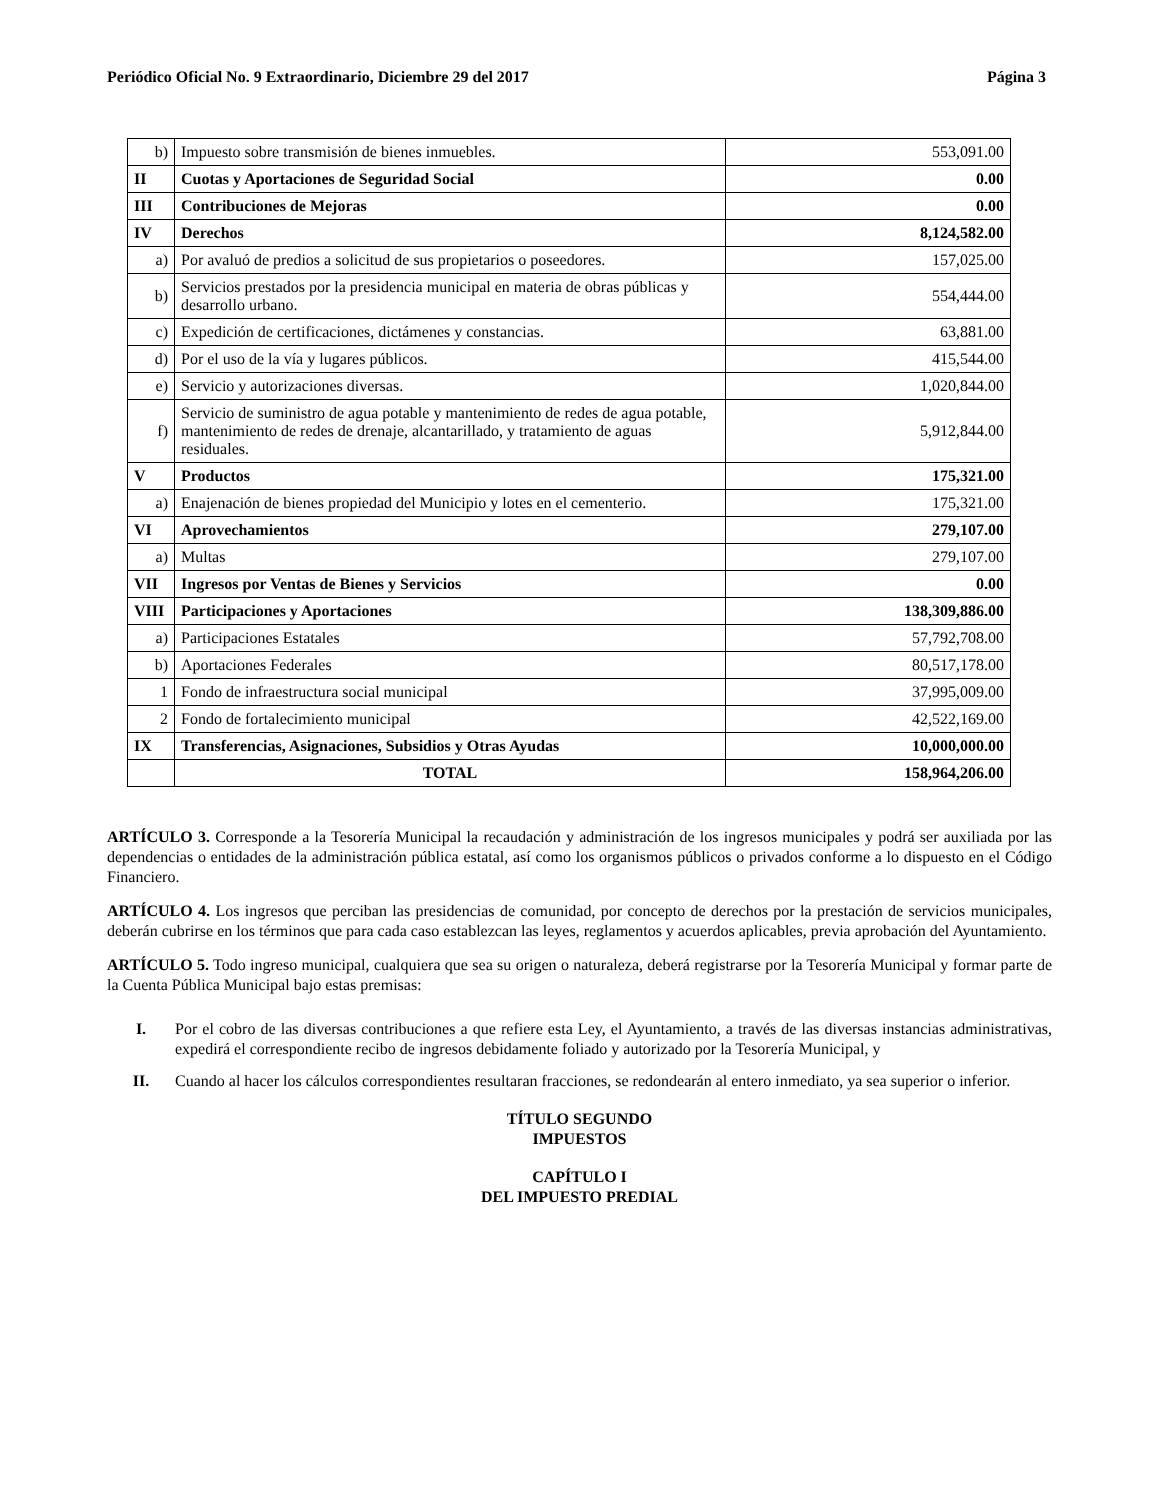Periódico Oficial No. 9 Extraordinario, Diciembre 29 del 2017 Página 3
| b) | Impuesto sobre transmisión de bienes inmuebles. | 553,091.00 |
| II | Cuotas y Aportaciones de Seguridad Social | 0.00 |
| III | Contribuciones de Mejoras | 0.00 |
| IV | Derechos | 8,124,582.00 |
| a) | Por avaluó de predios a solicitud de sus propietarios o poseedores. | 157,025.00 |
| b) | Servicios prestados por la presidencia municipal en materia de obras públicas y desarrollo urbano. | 554,444.00 |
| c) | Expedición de certificaciones, dictámenes y constancias. | 63,881.00 |
| d) | Por el uso de la vía y lugares públicos. | 415,544.00 |
| e) | Servicio y autorizaciones diversas. | 1,020,844.00 |
| f) | Servicio de suministro de agua potable y mantenimiento de redes de agua potable, mantenimiento de redes de drenaje, alcantarillado, y tratamiento de aguas residuales. | 5,912,844.00 |
| V | Productos | 175,321.00 |
| a) | Enajenación de bienes propiedad del Municipio y lotes en el cementerio. | 175,321.00 |
| VI | Aprovechamientos | 279,107.00 |
| a) | Multas | 279,107.00 |
| VII | Ingresos por Ventas de Bienes y Servicios | 0.00 |
| VIII | Participaciones y Aportaciones | 138,309,886.00 |
| a) | Participaciones Estatales | 57,792,708.00 |
| b) | Aportaciones Federales | 80,517,178.00 |
| 1 | Fondo de infraestructura social municipal | 37,995,009.00 |
| 2 | Fondo de fortalecimiento municipal | 42,522,169.00 |
| IX | Transferencias, Asignaciones, Subsidios y Otras Ayudas | 10,000,000.00 |
| | TOTAL | 158,964,206.00 |
ARTÍCULO 3. Corresponde a la Tesorería Municipal la recaudación y administración de los ingresos municipales y podrá ser auxiliada por las dependencias o entidades de la administración pública estatal, así como los organismos públicos o privados conforme a lo dispuesto en el Código Financiero.
ARTÍCULO 4. Los ingresos que perciban las presidencias de comunidad, por concepto de derechos por la prestación de servicios municipales, deberán cubrirse en los términos que para cada caso establezcan las leyes, reglamentos y acuerdos aplicables, previa aprobación del Ayuntamiento.
ARTÍCULO 5. Todo ingreso municipal, cualquiera que sea su origen o naturaleza, deberá registrarse por la Tesorería Municipal y formar parte de la Cuenta Pública Municipal bajo estas premisas:
I. Por el cobro de las diversas contribuciones a que refiere esta Ley, el Ayuntamiento, a través de las diversas instancias administrativas, expedirá el correspondiente recibo de ingresos debidamente foliado y autorizado por la Tesorería Municipal, y
II. Cuando al hacer los cálculos correspondientes resultaran fracciones, se redondearán al entero inmediato, ya sea superior o inferior.
TÍTULO SEGUNDO
IMPUESTOS
CAPÍTULO I
DEL IMPUESTO PREDIAL